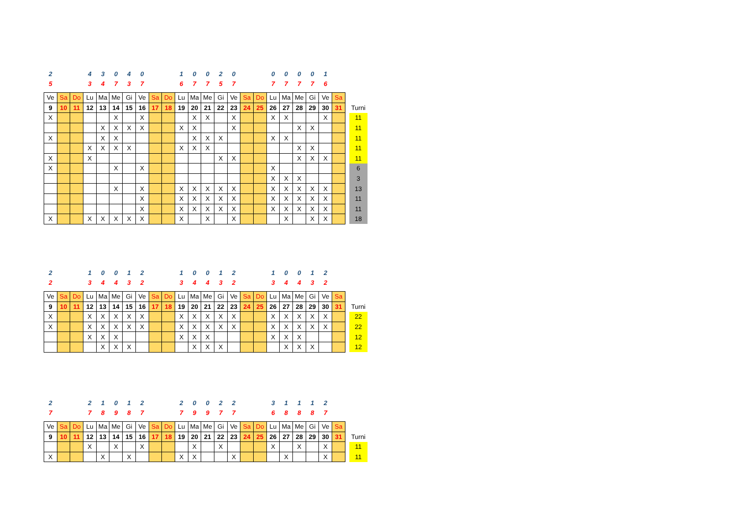| 2 | | | 4 | 3 | 0 | 4 | 0 | | | 1 | 0 | 0 | 2 | 0 | | | 0 | 0 | 0 | 0 | 1 | | | |
| 5 | | | 3 | 4 | 7 | 3 | 7 | | | 6 | 7 | 7 | 5 | 7 | | | 7 | 7 | 7 | 7 | 6 | | | |
| Ve | Sa | Do | Lu | Ma | Me | Gi | Ve | Sa | Do | Lu | Ma | Me | Gi | Ve | Sa | Do | Lu | Ma | Me | Gi | Ve | Sa | | |
| 9 | 10 | 11 | 12 | 13 | 14 | 15 | 16 | 17 | 18 | 19 | 20 | 21 | 22 | 23 | 24 | 25 | 26 | 27 | 28 | 29 | 30 | 31 | | Turni |
| X | | | | | X | | X | | | | X | X | | X | | | X | X | | | X | | | 11 |
| | | | | X | X | X | X | | | X | X | | | X | | | | | X | X | | | | 11 |
| X | | | | X | X | | | | | | X | X | X | | | | X | X | | | | | | 11 |
| | | | X | X | X | X | | | | X | X | X | | | | | | | X | X | | | | 11 |
| X | | | X | | | | | | | | | | X | X | | | | | X | X | X | | | 11 |
| X | | | | | X | | X | | | | | | | | | | X | | | | | | | 6 |
| | | | | | | | | | | | | | | | | | X | X | X | | | | | 3 |
| | | | | | X | | X | | | X | X | X | X | X | | | X | X | X | X | X | | | 13 |
| | | | | | | | X | | | X | X | X | X | X | | | X | X | X | X | X | | | 11 |
| | | | | | | | X | | | X | X | X | X | X | | | X | X | X | X | X | | | 11 |
| X | | | X | X | X | X | X | | | X | | X | | X | | | | X | | X | X | | | 18 |
| 2 | | | 1 | 0 | 0 | 1 | 2 | | | 1 | 0 | 0 | 1 | 2 | | | 1 | 0 | 0 | 1 | 2 | | | |
| 2 | | | 3 | 4 | 4 | 3 | 2 | | | 3 | 4 | 4 | 3 | 2 | | | 3 | 4 | 4 | 3 | 2 | | | |
| Ve | Sa | Do | Lu | Ma | Me | Gi | Ve | Sa | Do | Lu | Ma | Me | Gi | Ve | Sa | Do | Lu | Ma | Me | Gi | Ve | Sa | | |
| 9 | 10 | 11 | 12 | 13 | 14 | 15 | 16 | 17 | 18 | 19 | 20 | 21 | 22 | 23 | 24 | 25 | 26 | 27 | 28 | 29 | 30 | 31 | | Turni |
| X | | | X | X | X | X | X | | | X | X | X | X | X | | | X | X | X | X | X | | | 22 |
| X | | | X | X | X | X | X | | | X | X | X | X | X | | | X | X | X | X | X | | | 22 |
| | | | X | X | X | | | | | X | X | X | | | | | X | X | X | | | | | 12 |
| | | | | X | X | X | | | | | X | X | X | | | | | X | X | X | | | | 12 |
| 2 | | | 2 | 1 | 0 | 1 | 2 | | | 2 | 0 | 0 | 2 | 2 | | | 3 | 1 | 1 | 1 | 2 | | | |
| 7 | | | 7 | 8 | 9 | 8 | 7 | | | 7 | 9 | 9 | 7 | 7 | | | 6 | 8 | 8 | 8 | 7 | | | |
| Ve | Sa | Do | Lu | Ma | Me | Gi | Ve | Sa | Do | Lu | Ma | Me | Gi | Ve | Sa | Do | Lu | Ma | Me | Gi | Ve | Sa | | |
| 9 | 10 | 11 | 12 | 13 | 14 | 15 | 16 | 17 | 18 | 19 | 20 | 21 | 22 | 23 | 24 | 25 | 26 | 27 | 28 | 29 | 30 | 31 | | Turni |
| | | | X | | X | | X | | | | X | | X | | | | X | | X | | X | | | 11 |
| X | | | | X | | X | | | | X | X | | | X | | | | X | | | X | | | 11 |